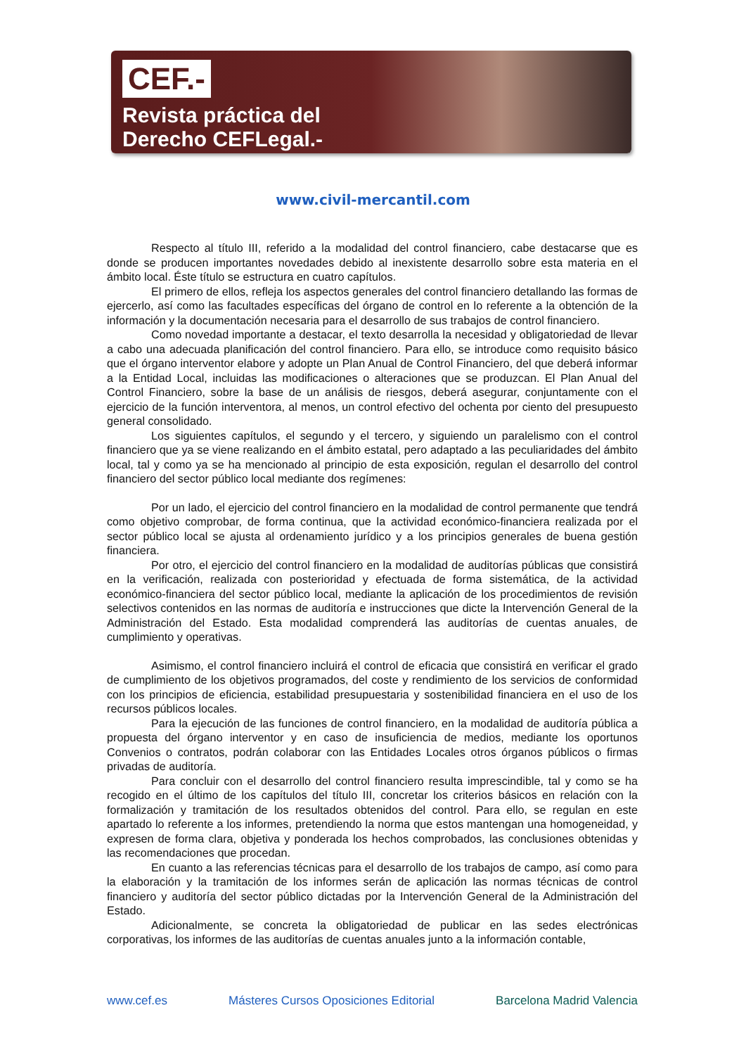CEF.-
Revista práctica del
Derecho CEFLegal.-
www.civil-mercantil.com
Respecto al título III, referido a la modalidad del control financiero, cabe destacarse que es donde se producen importantes novedades debido al inexistente desarrollo sobre esta materia en el ámbito local. Éste título se estructura en cuatro capítulos.
El primero de ellos, refleja los aspectos generales del control financiero detallando las formas de ejercerlo, así como las facultades específicas del órgano de control en lo referente a la obtención de la información y la documentación necesaria para el desarrollo de sus trabajos de control financiero.
Como novedad importante a destacar, el texto desarrolla la necesidad y obligatoriedad de llevar a cabo una adecuada planificación del control financiero. Para ello, se introduce como requisito básico que el órgano interventor elabore y adopte un Plan Anual de Control Financiero, del que deberá informar a la Entidad Local, incluidas las modificaciones o alteraciones que se produzcan. El Plan Anual del Control Financiero, sobre la base de un análisis de riesgos, deberá asegurar, conjuntamente con el ejercicio de la función interventora, al menos, un control efectivo del ochenta por ciento del presupuesto general consolidado.
Los siguientes capítulos, el segundo y el tercero, y siguiendo un paralelismo con el control financiero que ya se viene realizando en el ámbito estatal, pero adaptado a las peculiaridades del ámbito local, tal y como ya se ha mencionado al principio de esta exposición, regulan el desarrollo del control financiero del sector público local mediante dos regímenes:
Por un lado, el ejercicio del control financiero en la modalidad de control permanente que tendrá como objetivo comprobar, de forma continua, que la actividad económico-financiera realizada por el sector público local se ajusta al ordenamiento jurídico y a los principios generales de buena gestión financiera.
Por otro, el ejercicio del control financiero en la modalidad de auditorías públicas que consistirá en la verificación, realizada con posterioridad y efectuada de forma sistemática, de la actividad económico-financiera del sector público local, mediante la aplicación de los procedimientos de revisión selectivos contenidos en las normas de auditoría e instrucciones que dicte la Intervención General de la Administración del Estado. Esta modalidad comprenderá las auditorías de cuentas anuales, de cumplimiento y operativas.
Asimismo, el control financiero incluirá el control de eficacia que consistirá en verificar el grado de cumplimiento de los objetivos programados, del coste y rendimiento de los servicios de conformidad con los principios de eficiencia, estabilidad presupuestaria y sostenibilidad financiera en el uso de los recursos públicos locales.
Para la ejecución de las funciones de control financiero, en la modalidad de auditoría pública a propuesta del órgano interventor y en caso de insuficiencia de medios, mediante los oportunos Convenios o contratos, podrán colaborar con las Entidades Locales otros órganos públicos o firmas privadas de auditoría.
Para concluir con el desarrollo del control financiero resulta imprescindible, tal y como se ha recogido en el último de los capítulos del título III, concretar los criterios básicos en relación con la formalización y tramitación de los resultados obtenidos del control. Para ello, se regulan en este apartado lo referente a los informes, pretendiendo la norma que estos mantengan una homogeneidad, y expresen de forma clara, objetiva y ponderada los hechos comprobados, las conclusiones obtenidas y las recomendaciones que procedan.
En cuanto a las referencias técnicas para el desarrollo de los trabajos de campo, así como para la elaboración y la tramitación de los informes serán de aplicación las normas técnicas de control financiero y auditoría del sector público dictadas por la Intervención General de la Administración del Estado.
Adicionalmente, se concreta la obligatoriedad de publicar en las sedes electrónicas corporativas, los informes de las auditorías de cuentas anuales junto a la información contable,
www.cef.es Másteres Cursos Oposiciones Editorial Barcelona Madrid Valencia